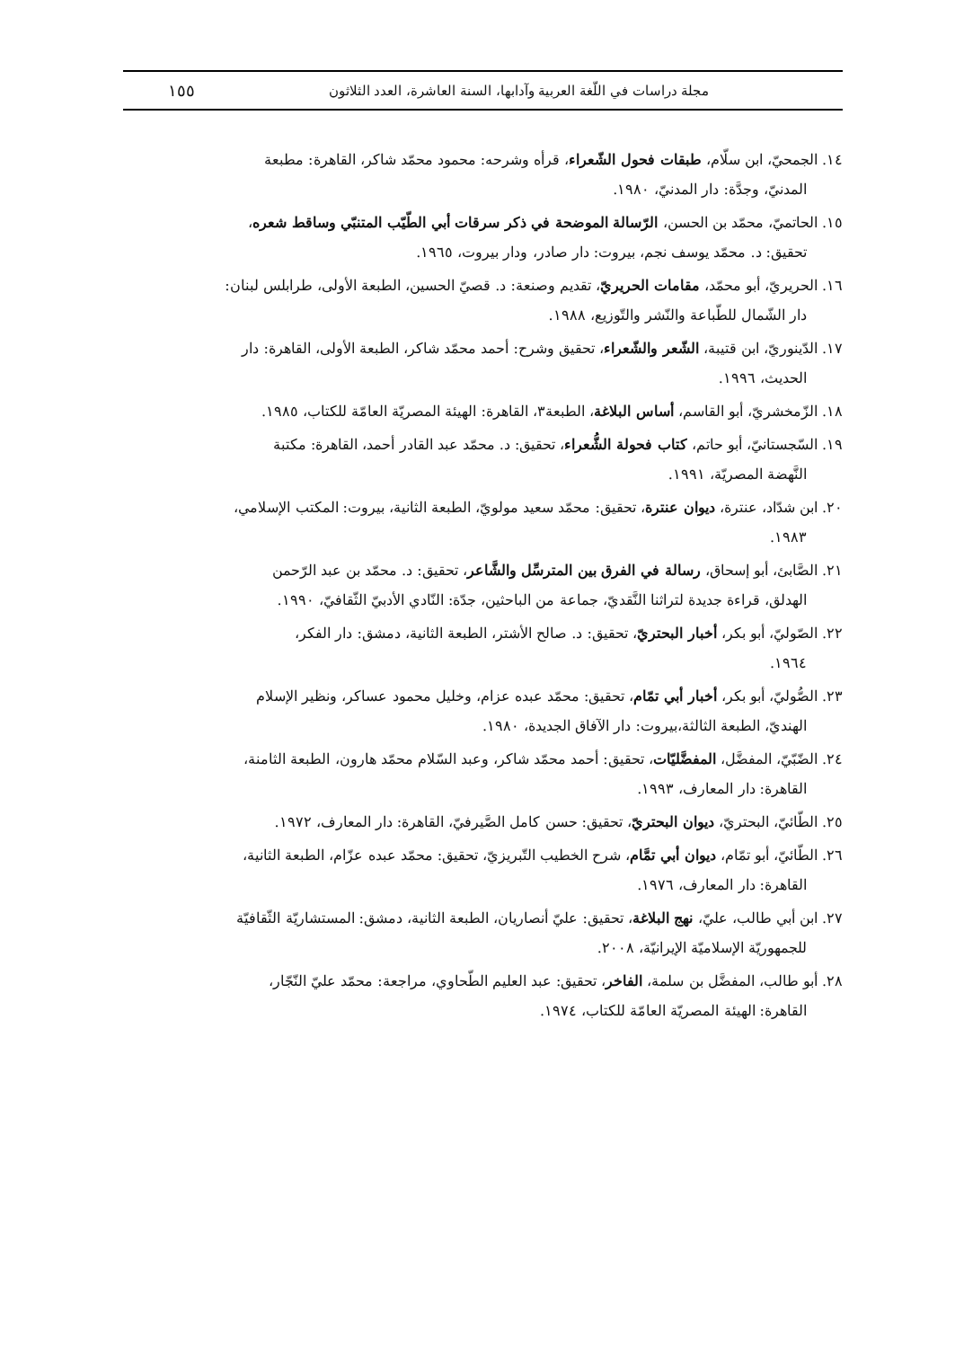مجلة دراسات في اللّغة العربية وآدابها، السنة العاشرة، العدد الثلاثون ١٥٥
١٤. الجمحيّ، ابن سلّام، طبقات فحول الشّعراء، قرأه وشرحه: محمود محمّد شاكر، القاهرة: مطبعة
المدنيّ، وجدَّة: دار المدنيّ، ١٩٨٠.
١٥. الحاتميّ، محمّد بن الحسن، الرّسالة الموضحة في ذكر سرقات أبي الطّيّب المتنبّي وساقط شعره،
تحقيق: د. محمّد يوسف نجم، بيروت: دار صادر، ودار بيروت، ١٩٦٥.
١٦. الحريريّ، أبو محمّد، مقامات الحريريّ، تقديم وصنعة: د. قصيّ الحسين، الطبعة الأولى، طرابلس لبنان:
دار الشّمال للطّباعة والنّشر والتّوزيع، ١٩٨٨.
١٧. الدّينوريّ، ابن قتيبة، الشّعر والشّعراء، تحقيق وشرح: أحمد محمّد شاكر، الطبعة الأولى، القاهرة: دار
الحديث، ١٩٩٦.
١٨. الزّمخشريّ، أبو القاسم، أساس البلاغة، الطبعة٣، القاهرة: الهيئة المصريّة العامّة للكتاب، ١٩٨٥.
١٩. السّجستانيّ، أبو حاتم، كتاب فحولة الشُّعراء، تحقيق: د. محمّد عبد القادر أحمد، القاهرة: مكتبة
النَّهضة المصريّة، ١٩٩١.
٢٠. ابن شدّاد، عنترة، ديوان عنترة، تحقيق: محمّد سعيد مولويّ، الطبعة الثانية، بيروت: المكتب الإسلامي،
١٩٨٣.
٢١. الصَّابئ، أبو إسحاق، رسالة في الفرق بين المترسِّل والشَّاعر، تحقيق: د. محمّد بن عبد الرّحمن
الهدلق، قراءة جديدة لتراثنا النَّقديّ، جماعة من الباحثين، جدّة: النّادي الأدبيّ الثّقافيّ، ١٩٩٠.
٢٢. الصّوليّ، أبو بكر، أخبار البحتريّ، تحقيق: د. صالح الأشتر، الطبعة الثانية، دمشق: دار الفكر،
١٩٦٤.
٢٣. الصُّوليّ، أبو بكر، أخبار أبي تمّام، تحقيق: محمّد عبده عزام، وخليل محمود عساكر، ونظير الإسلام
الهنديّ، الطبعة الثالثة،بيروت: دار الآفاق الجديدة، ١٩٨٠.
٢٤. الضّبّيّ، المفضَّل، المفضَّليّات، تحقيق: أحمد محمّد شاكر، وعبد السّلام محمّد هارون، الطبعة الثامنة،
القاهرة: دار المعارف، ١٩٩٣.
٢٥. الطّائيّ، البحتريّ، ديوان البحتريّ، تحقيق: حسن كامل الصَّيرفيّ، القاهرة: دار المعارف، ١٩٧٢.
٢٦. الطّائيّ، أبو تمّام، ديوان أبي تمَّام، شرح الخطيب التّبريزيّ، تحقيق: محمّد عبده عزّام، الطبعة الثانية،
القاهرة: دار المعارف، ١٩٧٦.
٢٧. ابن أبي طالب، عليّ، نهج البلاغة، تحقيق: عليّ أنصاريان، الطبعة الثانية، دمشق: المستشاريّة الثّقافيّة
للجمهوريّة الإسلاميّة الإيرانيّة، ٢٠٠٨.
٢٨. أبو طالب، المفضَّل بن سلمة، الفاخر، تحقيق: عبد العليم الطّحاوي، مراجعة: محمّد عليّ النّجّار،
القاهرة: الهيئة المصريّة العامّة للكتاب، ١٩٧٤.